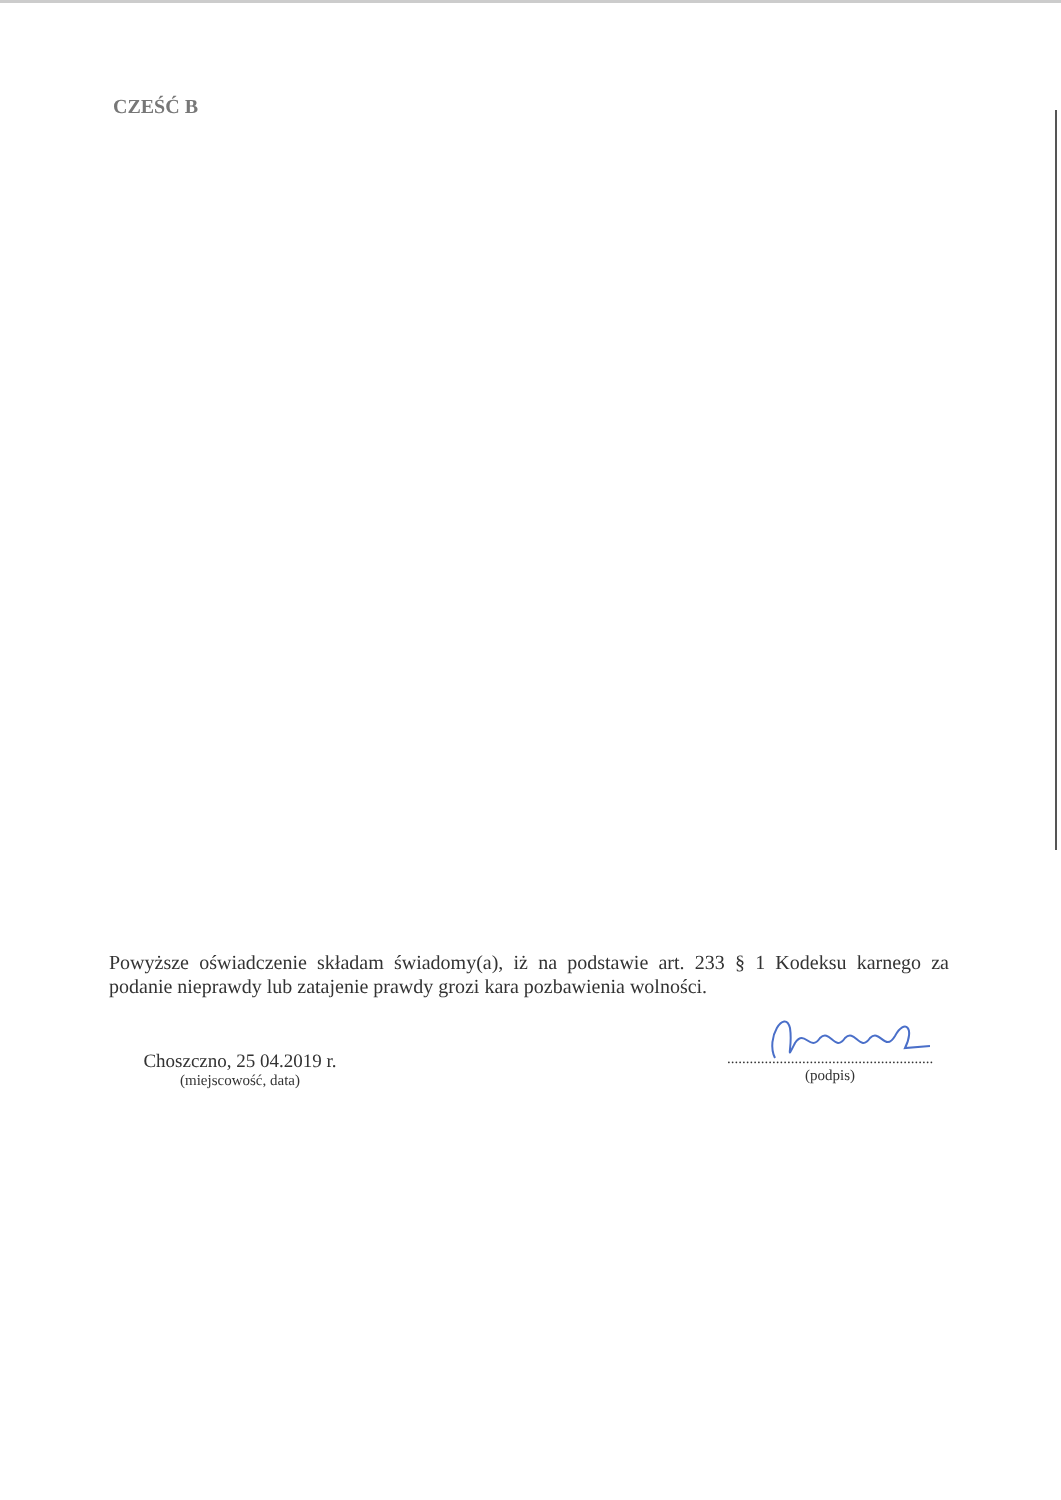CZEŚĆ B
Powyższe oświadczenie składam świadomy(a), iż na podstawie art. 233 § 1 Kodeksu karnego za podanie nieprawdy lub zatajenie prawdy grozi kara pozbawienia wolności.
Choszczno, 25 04.2019 r.
(miejscowość, data)
.......................................................
(podpis)